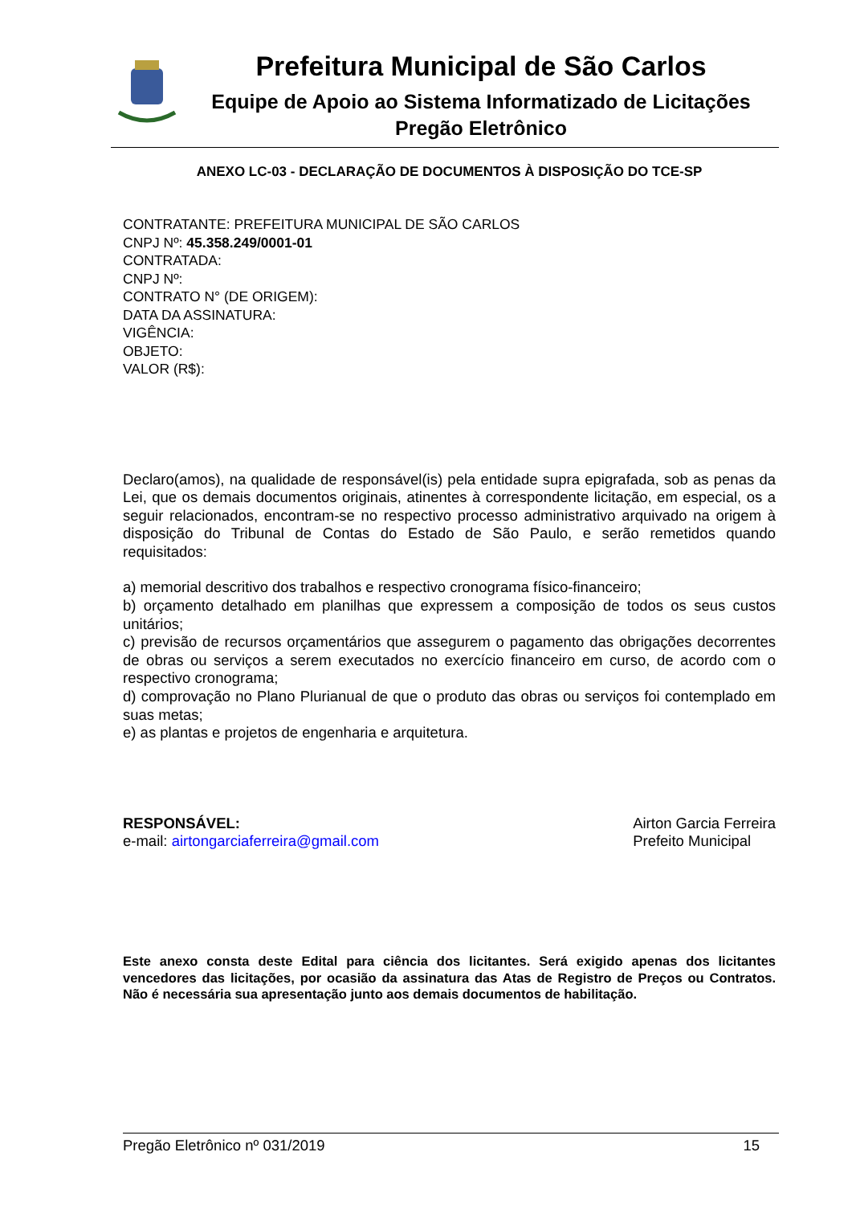Prefeitura Municipal de São Carlos
Equipe de Apoio ao Sistema Informatizado de Licitações
Pregão Eletrônico
ANEXO LC-03 - DECLARAÇÃO DE DOCUMENTOS À DISPOSIÇÃO DO TCE-SP
CONTRATANTE: PREFEITURA MUNICIPAL DE SÃO CARLOS
CNPJ Nº: 45.358.249/0001-01
CONTRATADA:
CNPJ Nº:
CONTRATO N° (DE ORIGEM):
DATA DA ASSINATURA:
VIGÊNCIA:
OBJETO:
VALOR (R$):
Declaro(amos), na qualidade de responsável(is) pela entidade supra epigrafada, sob as penas da Lei, que os demais documentos originais, atinentes à correspondente licitação, em especial, os a seguir relacionados, encontram-se no respectivo processo administrativo arquivado na origem à disposição do Tribunal de Contas do Estado de São Paulo, e serão remetidos quando requisitados:
a) memorial descritivo dos trabalhos e respectivo cronograma físico-financeiro;
b) orçamento detalhado em planilhas que expressem a composição de todos os seus custos unitários;
c) previsão de recursos orçamentários que assegurem o pagamento das obrigações decorrentes de obras ou serviços a serem executados no exercício financeiro em curso, de acordo com o respectivo cronograma;
d) comprovação no Plano Plurianual de que o produto das obras ou serviços foi contemplado em suas metas;
e) as plantas e projetos de engenharia e arquitetura.
RESPONSÁVEL:
e-mail: airtongarciaferreira@gmail.com
Airton Garcia Ferreira
Prefeito Municipal
Este anexo consta deste Edital para ciência dos licitantes. Será exigido apenas dos licitantes vencedores das licitações, por ocasião da assinatura das Atas de Registro de Preços ou Contratos. Não é necessária sua apresentação junto aos demais documentos de habilitação.
Pregão Eletrônico nº 031/2019 15